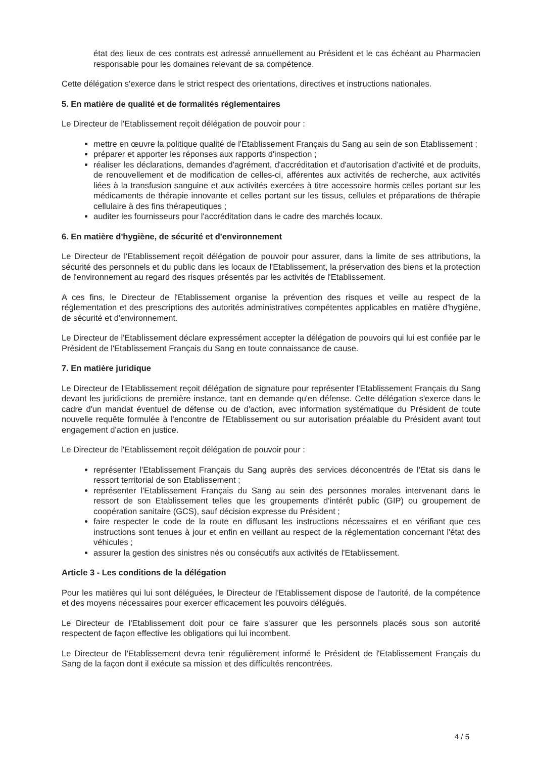état des lieux de ces contrats est adressé annuellement au Président et le cas échéant au Pharmacien responsable pour les domaines relevant de sa compétence.
Cette délégation s'exerce dans le strict respect des orientations, directives et instructions nationales.
5. En matière de qualité et de formalités réglementaires
Le Directeur de l'Etablissement reçoit délégation de pouvoir pour :
mettre en œuvre la politique qualité de l'Etablissement Français du Sang au sein de son Etablissement ;
préparer et apporter les réponses aux rapports d'inspection ;
réaliser les déclarations, demandes d'agrément, d'accréditation et d'autorisation d'activité et de produits, de renouvellement et de modification de celles-ci, afférentes aux activités de recherche, aux activités liées à la transfusion sanguine et aux activités exercées à titre accessoire hormis celles portant sur les médicaments de thérapie innovante et celles portant sur les tissus, cellules et préparations de thérapie cellulaire à des fins thérapeutiques ;
auditer les fournisseurs pour l'accréditation dans le cadre des marchés locaux.
6. En matière d'hygiène, de sécurité et d'environnement
Le Directeur de l'Etablissement reçoit délégation de pouvoir pour assurer, dans la limite de ses attributions, la sécurité des personnels et du public dans les locaux de l'Etablissement, la préservation des biens et la protection de l'environnement au regard des risques présentés par les activités de l'Etablissement.
A ces fins, le Directeur de l'Etablissement organise la prévention des risques et veille au respect de la réglementation et des prescriptions des autorités administratives compétentes applicables en matière d'hygiène, de sécurité et d'environnement.
Le Directeur de l'Etablissement déclare expressément accepter la délégation de pouvoirs qui lui est confiée par le Président de l'Etablissement Français du Sang en toute connaissance de cause.
7. En matière juridique
Le Directeur de l'Etablissement reçoit délégation de signature pour représenter l'Etablissement Français du Sang devant les juridictions de première instance, tant en demande qu'en défense. Cette délégation s'exerce dans le cadre d'un mandat éventuel de défense ou de d'action, avec information systématique du Président de toute nouvelle requête formulée à l'encontre de l'Etablissement ou sur autorisation préalable du Président avant tout engagement d'action en justice.
Le Directeur de l'Etablissement reçoit délégation de pouvoir pour :
représenter l'Etablissement Français du Sang auprès des services déconcentrés de l'Etat sis dans le ressort territorial de son Etablissement ;
représenter l'Etablissement Français du Sang au sein des personnes morales intervenant dans le ressort de son Etablissement telles que les groupements d'intérêt public (GIP) ou groupement de coopération sanitaire (GCS), sauf décision expresse du Président ;
faire respecter le code de la route en diffusant les instructions nécessaires et en vérifiant que ces instructions sont tenues à jour et enfin en veillant au respect de la réglementation concernant l'état des véhicules ;
assurer la gestion des sinistres nés ou consécutifs aux activités de l'Etablissement.
Article 3 - Les conditions de la délégation
Pour les matières qui lui sont déléguées, le Directeur de l'Etablissement dispose de l'autorité, de la compétence et des moyens nécessaires pour exercer efficacement les pouvoirs délégués.
Le Directeur de l'Etablissement doit pour ce faire s'assurer que les personnels placés sous son autorité respectent de façon effective les obligations qui lui incombent.
Le Directeur de l'Etablissement devra tenir régulièrement informé le Président de l'Etablissement Français du Sang de la façon dont il exécute sa mission et des difficultés rencontrées.
4 / 5